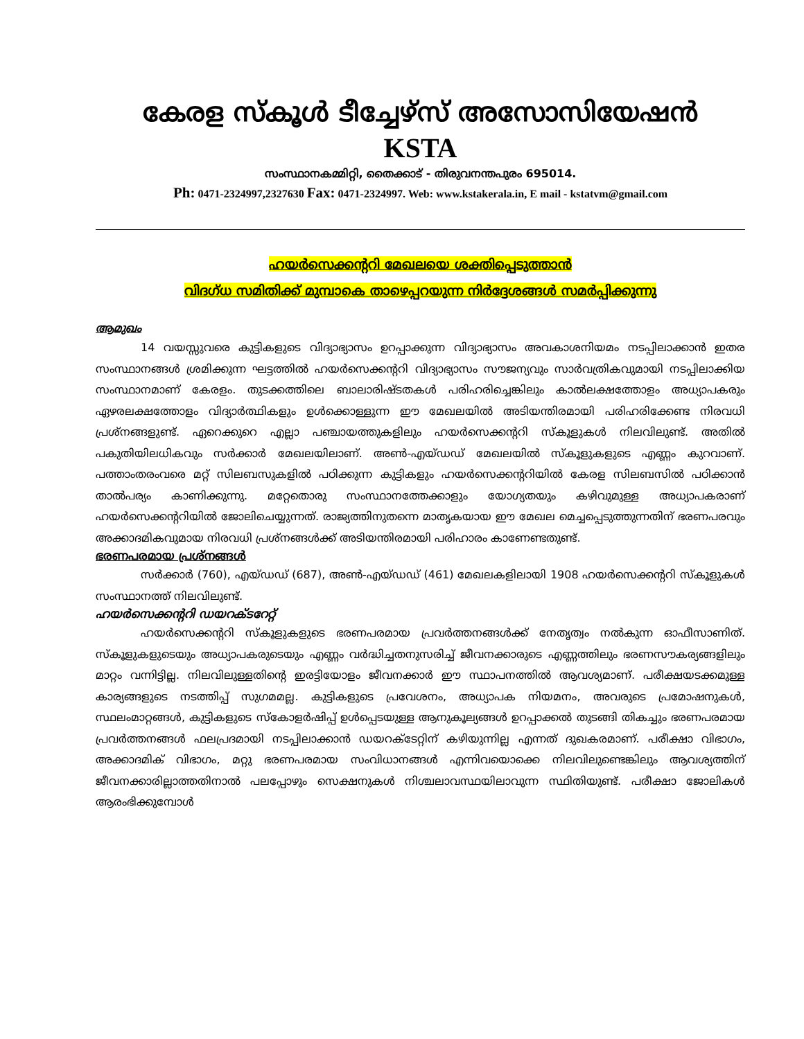കേരള സ്കൂൾ ടീച്ചേഴ്സ് അസോസിയേഷൻ
KSTA
സംസ്ഥാനകമ്മിറ്റി, തൈക്കാട് - തിരുവനന്തപുരം 695014.
Ph: 0471-2324997,2327630 Fax: 0471-2324997. Web: www.kstakerala.in, E mail - kstatvm@gmail.com
ഹയർസെക്കന്ററി മേഖലയെ ശക്തിപ്പെടുത്താൻ
വിദഗ്ധ സമിതിക്ക് മുമ്പാകെ താഴെപ്പറയുന്ന നിർദ്ദേശങ്ങൾ സമർപ്പിക്കുന്നു
ആമുഖം
14 വയസ്സുവരെ കുട്ടികളുടെ വിദ്യാഭ്യാസം ഉറപ്പാക്കുന്ന വിദ്യാഭ്യാസം അവകാശനിയമം നടപ്പിലാക്കാൻ ഇതര സംസ്ഥാനങ്ങൾ ശ്രമിക്കുന്ന ഘട്ടത്തിൽ ഹയർസെക്കന്ററി വിദ്യാഭ്യാസം സൗജന്യവും സാർവത്രികവുമായി നടപ്പിലാക്കിയ സംസ്ഥാനമാണ് കേരളം. തുടക്കത്തിലെ ബാലാരിഷ്ടതകൾ പരിഹരിച്ചെങ്കിലും കാൽലക്ഷത്തോളം അധ്യാപകരും ഏഴരലക്ഷത്തോളം വിദ്യാർത്ഥികളും ഉൾക്കൊള്ളുന്ന ഈ മേഖലയിൽ അടിയന്തിരമായി പരിഹരിക്കേണ്ട നിരവധി പ്രശ്നങ്ങളുണ്ട്. ഏറെക്കുറെ എല്ലാ പഞ്ചായത്തുകളിലും ഹയർസെക്കന്ററി സ്കൂളുകൾ നിലവിലുണ്ട്. അതിൽ പകുതിയിലധികവും സർക്കാർ മേഖലയിലാണ്. അൺ-എയ്ഡഡ് മേഖലയിൽ സ്കൂളുകളുടെ എണ്ണം കുറവാണ്. പത്താംതരംവരെ മറ്റ് സിലബസുകളിൽ പഠിക്കുന്ന കുട്ടികളും ഹയർസെക്കന്ററിയിൽ കേരള സിലബസിൽ പഠിക്കാൻ താൽപര്യം കാണിക്കുന്നു. മറ്റേതൊരു സംസ്ഥാനത്തേക്കാളും യോഗ്യതയും കഴിവുമുള്ള അധ്യാപകരാണ് ഹയർസെക്കന്ററിയിൽ ജോലിചെയ്യുന്നത്. രാജ്യത്തിനുതന്നെ മാതൃകയായ ഈ മേഖല മെച്ചപ്പെടുത്തുന്നതിന് ഭരണപരവും അക്കാദമികവുമായ നിരവധി പ്രശ്നങ്ങൾക്ക് അടിയന്തിരമായി പരിഹാരം കാണേണ്ടതുണ്ട്.
ഭരണപരമായ പ്രശ്നങ്ങൾ
സർക്കാർ (760), എയ്ഡഡ് (687), അൺ-എയ്ഡഡ് (461) മേഖലകളിലായി 1908 ഹയർസെക്കന്ററി സ്കൂളുകൾ സംസ്ഥാനത്ത് നിലവിലുണ്ട്.
ഹയർസെക്കന്ററി ഡയറക്ടറേറ്റ്
ഹയർസെക്കന്ററി സ്കൂളുകളുടെ ഭരണപരമായ പ്രവർത്തനങ്ങൾക്ക് നേതൃത്വം നൽകുന്ന ഓഫീസാണിത്. സ്കൂളുകളുടെയും അധ്യാപകരുടെയും എണ്ണം വർദ്ധിച്ചതനുസരിച്ച് ജീവനക്കാരുടെ എണ്ണത്തിലും ഭരണസൗകര്യങ്ങളിലും മാറ്റം വന്നിട്ടില്ല. നിലവിലുള്ളതിന്റെ ഇരട്ടിയോളം ജീവനക്കാർ ഈ സ്ഥാപനത്തിൽ ആവശ്യമാണ്. പരീക്ഷയടക്കമുള്ള കാര്യങ്ങളുടെ നടത്തിപ്പ് സുഗമമല്ല. കുട്ടികളുടെ പ്രവേശനം, അധ്യാപക നിയമനം, അവരുടെ പ്രമോഷനുകൾ, സ്ഥലംമാറ്റങ്ങൾ, കുട്ടികളുടെ സ്കോളർഷിപ്പ് ഉൾപ്പെടയുള്ള ആനുകൂല്യങ്ങൾ ഉറപ്പാക്കൽ തുടങ്ങി തികച്ചും ഭരണപരമായ പ്രവർത്തനങ്ങൾ ഫലപ്രദമായി നടപ്പിലാക്കാൻ ഡയറക്ടേറ്റിന് കഴിയുന്നില്ല എന്നത് ദുഖകരമാണ്. പരീക്ഷാ വിഭാഗം, അക്കാദമിക് വിഭാഗം, മറ്റു ഭരണപരമായ സംവിധാനങ്ങൾ എന്നിവയൊക്കെ നിലവിലുണ്ടെങ്കിലും ആവശ്യത്തിന് ജീവനക്കാരില്ലാത്തതിനാൽ പലപ്പോഴും സെക്ഷനുകൾ നിശ്ചലാവസ്ഥയിലാവുന്ന സ്ഥിതിയുണ്ട്. പരീക്ഷാ ജോലികൾ ആരംഭിക്കുമ്പോൾ